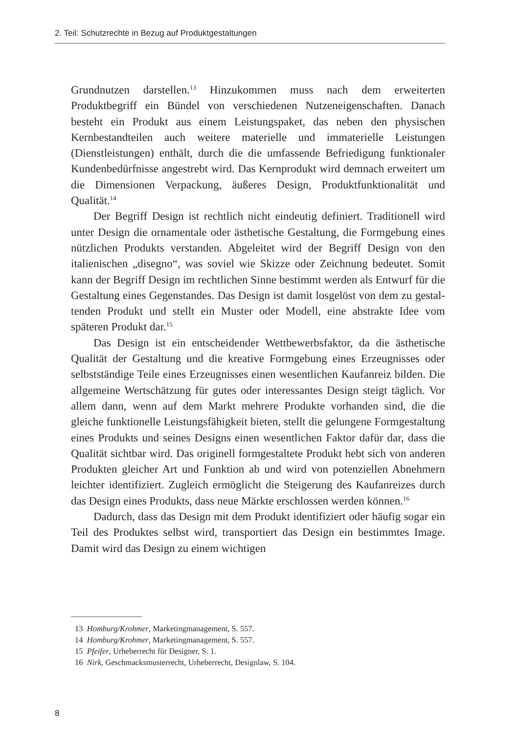2. Teil: Schutzrechte in Bezug auf Produktgestaltungen
Grundnutzen darstellen.<sup>13</sup> Hinzukommen muss nach dem erweiterten Produktbegriff ein Bündel von verschiedenen Nutzeneigenschaften. Danach besteht ein Produkt aus einem Leistungspaket, das neben den physischen Kernbestandteilen auch weitere materielle und immateriel­le Leistungen (Dienstleistungen) enthält, durch die die umfassende Be­friedigung funktionaler Kundenbedürfnisse angestrebt wird. Das Kernprodukt wird demnach erweitert um die Dimensionen Verpa­ckung, äußeres Design, Produktfunktionalität und Qualität.<sup>14</sup>
Der Begriff Design ist rechtlich nicht eindeutig definiert. Traditio­nell wird unter Design die ornamentale oder ästhetische Gestaltung, die Formgebung eines nützlichen Produkts verstanden. Abgeleitet wird der Begriff Design von den italienischen „disegno“, was soviel wie Skizze oder Zeichnung bedeutet. Somit kann der Begriff Design im rechtlichen Sinne bestimmt werden als Entwurf für die Gestaltung ei­nes Gegenstandes. Das Design ist damit losgelöst von dem zu gestal­tenden Produkt und stellt ein Muster oder Modell, eine abstrakte Idee vom späteren Produkt dar.<sup>15</sup>
Das Design ist ein entscheidender Wettbewerbsfaktor, da die äs­thetische Qualität der Gestaltung und die kreative Formgebung eines Erzeugnisses oder selbstständige Teile eines Erzeugnisses einen we­sentlichen Kaufanreiz bilden. Die allgemeine Wertschätzung für gutes oder interessantes Design steigt täglich. Vor allem dann, wenn auf dem Markt mehrere Produkte vorhanden sind, die die gleiche funktionelle Leistungsfähigkeit bieten, stellt die gelungene Formgestaltung eines Produkts und seines Designs einen wesentlichen Faktor dafür dar, dass die Qualität sichtbar wird. Das originell formgestaltete Produkt hebt sich von anderen Produkten gleicher Art und Funktion ab und wird von potenziellen Abnehmern leichter identifiziert. Zugleich ermöglicht die Steigerung des Kaufanreizes durch das Design eines Produkts, dass neue Märkte erschlossen werden können.<sup>16</sup>
Dadurch, dass das Design mit dem Produkt identifiziert oder häu­fig sogar ein Teil des Produktes selbst wird, transportiert das Design ein bestimmtes Image. Damit wird das Design zu einem wichtigen
13 Homburg/Krohmer, Marketingmanagement, S. 557.
14 Homburg/Krohmer, Marketingmanagement, S. 557.
15 Pfeifer, Urheberrecht für Designer, S. 1.
16 Nirk, Geschmacksmusterrecht, Urheberrecht, Designlaw, S. 104.
8